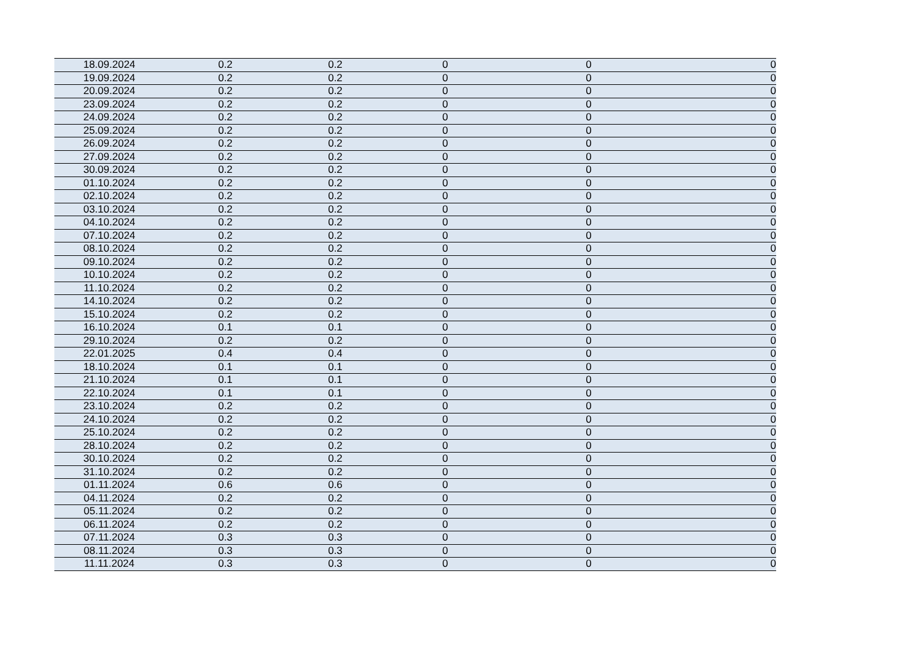| 18.09.2024 | 0.2 | 0.2 | 0 | 0 | 0 |
| 19.09.2024 | 0.2 | 0.2 | 0 | 0 | 0 |
| 20.09.2024 | 0.2 | 0.2 | 0 | 0 | 0 |
| 23.09.2024 | 0.2 | 0.2 | 0 | 0 | 0 |
| 24.09.2024 | 0.2 | 0.2 | 0 | 0 | 0 |
| 25.09.2024 | 0.2 | 0.2 | 0 | 0 | 0 |
| 26.09.2024 | 0.2 | 0.2 | 0 | 0 | 0 |
| 27.09.2024 | 0.2 | 0.2 | 0 | 0 | 0 |
| 30.09.2024 | 0.2 | 0.2 | 0 | 0 | 0 |
| 01.10.2024 | 0.2 | 0.2 | 0 | 0 | 0 |
| 02.10.2024 | 0.2 | 0.2 | 0 | 0 | 0 |
| 03.10.2024 | 0.2 | 0.2 | 0 | 0 | 0 |
| 04.10.2024 | 0.2 | 0.2 | 0 | 0 | 0 |
| 07.10.2024 | 0.2 | 0.2 | 0 | 0 | 0 |
| 08.10.2024 | 0.2 | 0.2 | 0 | 0 | 0 |
| 09.10.2024 | 0.2 | 0.2 | 0 | 0 | 0 |
| 10.10.2024 | 0.2 | 0.2 | 0 | 0 | 0 |
| 11.10.2024 | 0.2 | 0.2 | 0 | 0 | 0 |
| 14.10.2024 | 0.2 | 0.2 | 0 | 0 | 0 |
| 15.10.2024 | 0.2 | 0.2 | 0 | 0 | 0 |
| 16.10.2024 | 0.1 | 0.1 | 0 | 0 | 0 |
| 29.10.2024 | 0.2 | 0.2 | 0 | 0 | 0 |
| 22.01.2025 | 0.4 | 0.4 | 0 | 0 | 0 |
| 18.10.2024 | 0.1 | 0.1 | 0 | 0 | 0 |
| 21.10.2024 | 0.1 | 0.1 | 0 | 0 | 0 |
| 22.10.2024 | 0.1 | 0.1 | 0 | 0 | 0 |
| 23.10.2024 | 0.2 | 0.2 | 0 | 0 | 0 |
| 24.10.2024 | 0.2 | 0.2 | 0 | 0 | 0 |
| 25.10.2024 | 0.2 | 0.2 | 0 | 0 | 0 |
| 28.10.2024 | 0.2 | 0.2 | 0 | 0 | 0 |
| 30.10.2024 | 0.2 | 0.2 | 0 | 0 | 0 |
| 31.10.2024 | 0.2 | 0.2 | 0 | 0 | 0 |
| 01.11.2024 | 0.6 | 0.6 | 0 | 0 | 0 |
| 04.11.2024 | 0.2 | 0.2 | 0 | 0 | 0 |
| 05.11.2024 | 0.2 | 0.2 | 0 | 0 | 0 |
| 06.11.2024 | 0.2 | 0.2 | 0 | 0 | 0 |
| 07.11.2024 | 0.3 | 0.3 | 0 | 0 | 0 |
| 08.11.2024 | 0.3 | 0.3 | 0 | 0 | 0 |
| 11.11.2024 | 0.3 | 0.3 | 0 | 0 | 0 |